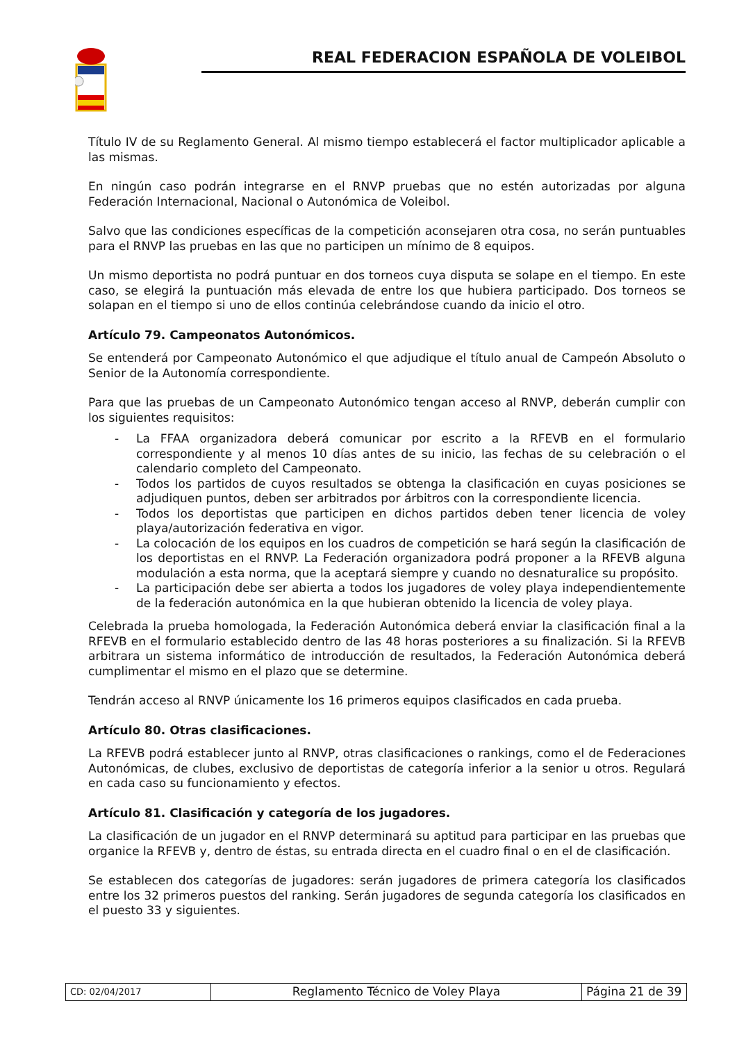REAL FEDERACION ESPAÑOLA DE VOLEIBOL
Título IV de su Reglamento General. Al mismo tiempo establecerá el factor multiplicador aplicable a las mismas.
En ningún caso podrán integrarse en el RNVP pruebas que no estén autorizadas por alguna Federación Internacional, Nacional o Autonómica de Voleibol.
Salvo que las condiciones específicas de la competición aconsejaren otra cosa, no serán puntuables para el RNVP las pruebas en las que no participen un mínimo de 8 equipos.
Un mismo deportista no podrá puntuar en dos torneos cuya disputa se solape en el tiempo. En este caso, se elegirá la puntuación más elevada de entre los que hubiera participado. Dos torneos se solapan en el tiempo si uno de ellos continúa celebrándose cuando da inicio el otro.
Artículo 79. Campeonatos Autonómicos.
Se entenderá por Campeonato Autonómico el que adjudique el título anual de Campeón Absoluto o Senior de la Autonomía correspondiente.
Para que las pruebas de un Campeonato Autonómico tengan acceso al RNVP, deberán cumplir con los siguientes requisitos:
- La FFAA organizadora deberá comunicar por escrito a la RFEVB en el formulario correspondiente y al menos 10 días antes de su inicio, las fechas de su celebración o el calendario completo del Campeonato.
- Todos los partidos de cuyos resultados se obtenga la clasificación en cuyas posiciones se adjudiquen puntos, deben ser arbitrados por árbitros con la correspondiente licencia.
- Todos los deportistas que participen en dichos partidos deben tener licencia de voley playa/autorización federativa en vigor.
- La colocación de los equipos en los cuadros de competición se hará según la clasificación de los deportistas en el RNVP. La Federación organizadora podrá proponer a la RFEVB alguna modulación a esta norma, que la aceptará siempre y cuando no desnaturalice su propósito.
- La participación debe ser abierta a todos los jugadores de voley playa independientemente de la federación autonómica en la que hubieran obtenido la licencia de voley playa.
Celebrada la prueba homologada, la Federación Autonómica deberá enviar la clasificación final a la RFEVB en el formulario establecido dentro de las 48 horas posteriores a su finalización. Si la RFEVB arbitrara un sistema informático de introducción de resultados, la Federación Autonómica deberá cumplimentar el mismo en el plazo que se determine.
Tendrán acceso al RNVP únicamente los 16 primeros equipos clasificados en cada prueba.
Artículo 80. Otras clasificaciones.
La RFEVB podrá establecer junto al RNVP, otras clasificaciones o rankings, como el de Federaciones Autonómicas, de clubes, exclusivo de deportistas de categoría inferior a la senior u otros. Regulará en cada caso su funcionamiento y efectos.
Artículo 81. Clasificación y categoría de los jugadores.
La clasificación de un jugador en el RNVP determinará su aptitud para participar en las pruebas que organice la RFEVB y, dentro de éstas, su entrada directa en el cuadro final o en el de clasificación.
Se establecen dos categorías de jugadores: serán jugadores de primera categoría los clasificados entre los 32 primeros puestos del ranking. Serán jugadores de segunda categoría los clasificados en el puesto 33 y siguientes.
| CD: 02/04/2017 | Reglamento Técnico de Voley Playa | Página 21 de 39 |